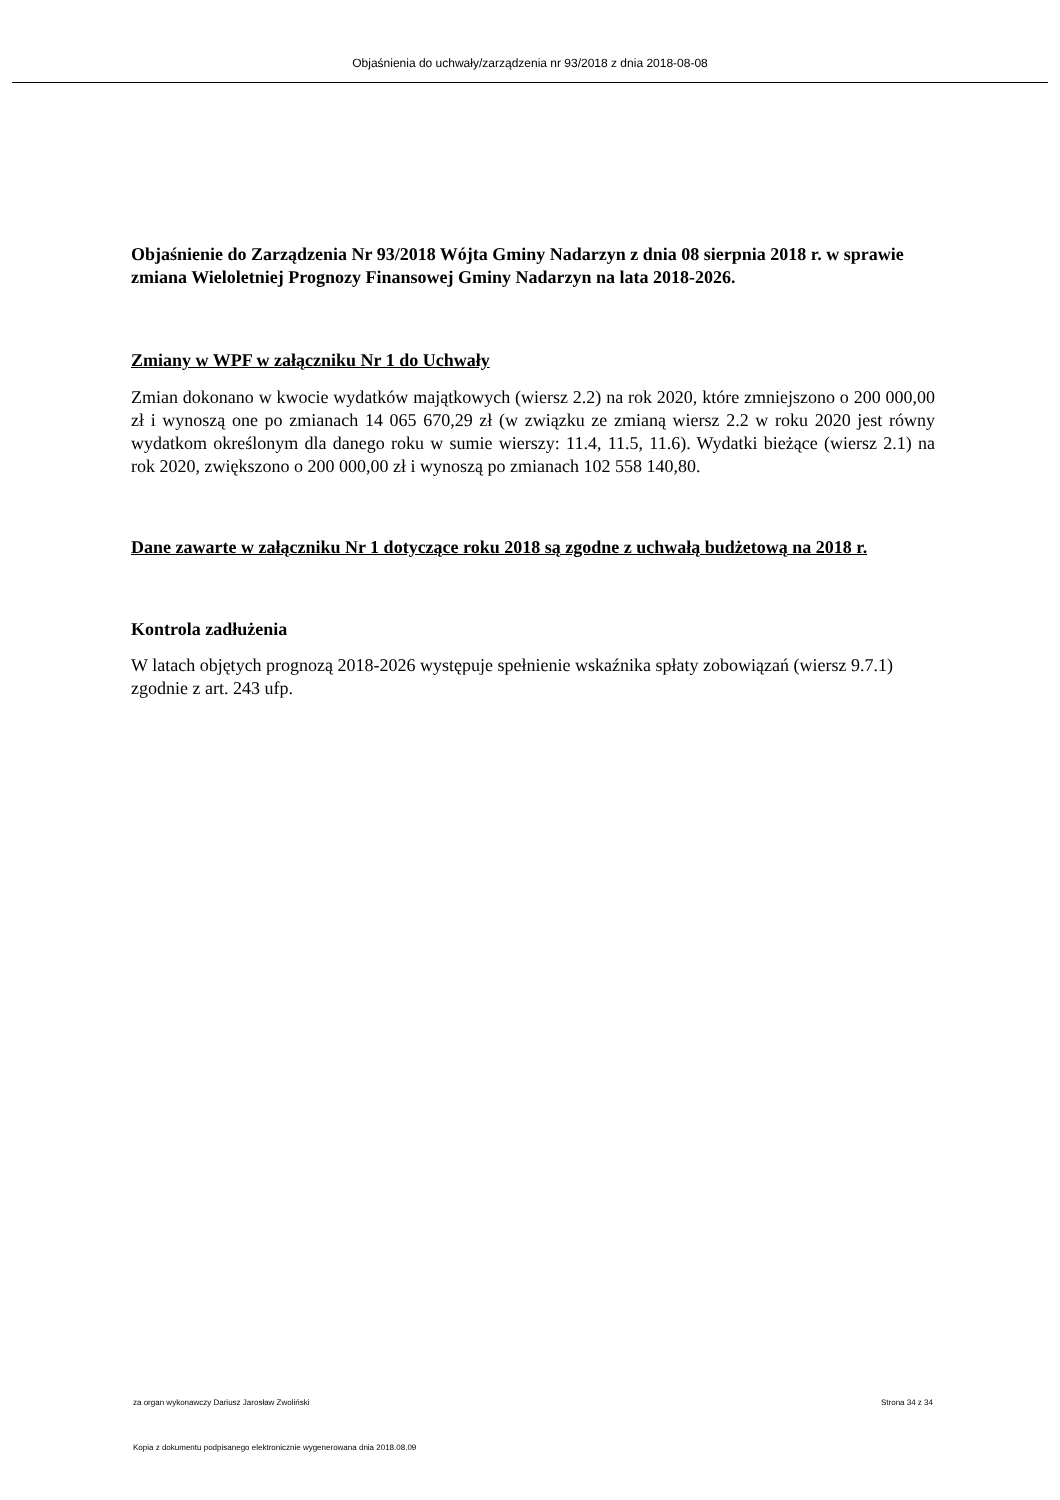Objaśnienia do uchwały/zarządzenia nr 93/2018 z dnia 2018-08-08
Objaśnienie do Zarządzenia Nr 93/2018 Wójta Gminy Nadarzyn z dnia 08 sierpnia 2018 r. w sprawie zmiana Wieloletniej Prognozy Finansowej Gminy Nadarzyn na lata 2018-2026.
Zmiany w WPF w załączniku Nr 1 do Uchwały
Zmian dokonano w kwocie wydatków majątkowych (wiersz 2.2) na rok 2020, które zmniejszono o 200 000,00 zł i wynoszą one po zmianach 14 065 670,29 zł (w związku ze zmianą wiersz 2.2 w roku 2020 jest równy wydatkom określonym dla danego roku w sumie wierszy: 11.4, 11.5, 11.6). Wydatki bieżące (wiersz 2.1) na rok 2020, zwiększono o 200 000,00 zł i wynoszą po zmianach 102 558 140,80.
Dane zawarte w załączniku Nr 1 dotyczące roku 2018 są zgodne z uchwałą budżetową na 2018 r.
Kontrola zadłużenia
W latach objętych prognozą 2018-2026 występuje spełnienie wskaźnika spłaty zobowiązań (wiersz 9.7.1) zgodnie z art. 243 ufp.
za organ wykonawczy Dariusz Jarosław Zwoliński Strona 34 z 34
Kopia z dokumentu podpisanego elektronicznie wygenerowana dnia 2018.08.09